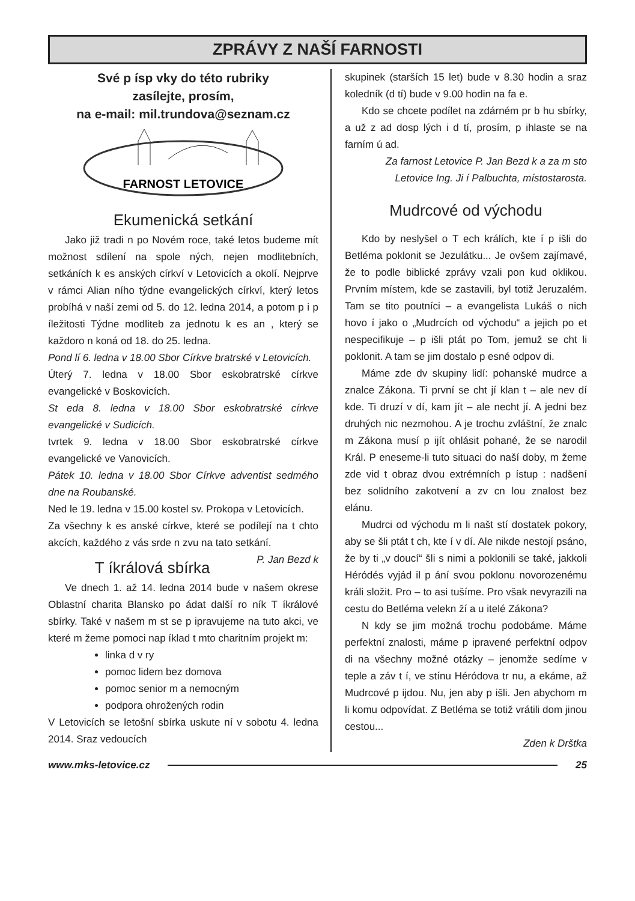ZPRÁVY Z NAŠÍ FARNOSTI
Své p ísp vky do této rubriky
zasílejte, prosím,
na e-mail: mil.trundova@seznam.cz
FARNOST LETOVICE
Ekumenická setkání
Jako již tradi n po Novém roce, také letos budeme mít možnost sdílení na spole ných, nejen modlitebních, setkáních k es anských církví v Letovicích a okolí. Nejprve v rámci Alian ního týdne evangelických církví, který letos probíhá v naší zemi od 5. do 12. ledna 2014, a potom p i p íležitosti Týdne modliteb za jednotu k es an , který se každoro n koná od 18. do 25. ledna.
Pond lí 6. ledna v 18.00 Sbor Církve bratrské v Letovicích.
Úterý 7. ledna v 18.00 Sbor eskobratrské církve evangelické v Boskovicích.
St eda 8. ledna v 18.00 Sbor eskobratrské církve evangelické v Sudicích.
tvrtek 9. ledna v 18.00 Sbor eskobratrské církve evangelické ve Vanovicích.
Pátek 10. ledna v 18.00 Sbor Církve adventist sedmého dne na Roubanské.
Ned le 19. ledna v 15.00 kostel sv. Prokopa v Letovicích.
Za všechny k es anské církve, které se podílejí na t chto akcích, každého z vás srde n zvu na tato setkání. P. Jan Bezd k
T íkrálová sbírka
Ve dnech 1. až 14. ledna 2014 bude v našem okrese Oblastní charita Blansko po ádat další ro ník T íkrálové sbírky. Také v našem m st se p ipravujeme na tuto akci, ve které m žeme pomoci nap íklad t mto charitním projekt m:
linka d v ry
pomoc lidem bez domova
pomoc senior m a nemocným
podpora ohrožených rodin
V Letovicích se letošní sbírka uskute ní v sobotu 4. ledna 2014. Sraz vedoucích
skupinek (starších 15 let) bude v 8.30 hodin a sraz koledník (d tí) bude v 9.00 hodin na fa e.
Kdo se chcete podílet na zdárném pr b hu sbírky, a už z ad dosp lých i d tí, prosím, p ihlaste se na farním ú ad.
Za farnost Letovice P. Jan Bezd k a za m sto Letovice Ing. Ji í Palbuchta, místostarosta.
Mudrcové od východu
Kdo by neslyšel o T ech králích, kte í p išli do Betléma poklonit se Jezulátku... Je ovšem zajímavé, že to podle biblické zprávy vzali pon kud oklikou. Prvním místem, kde se zastavili, byl totiž Jeruzalém. Tam se tito poutníci – a evangelista Lukáš o nich hovo í jako o „Mudrcích od východu“ a jejich po et nespecifikuje – p išli ptát po Tom, jemuž se cht li poklonit. A tam se jim dostalo p esné odpov di.
Máme zde dv skupiny lidí: pohanské mudrce a znalce Zákona. Ti první se cht jí klan t – ale nev dí kde. Ti druzí v dí, kam jít – ale necht jí. A jedni bez druhých nic nezmohou. A je trochu zvláštní, že znalc m Zákona musí p ijít ohlásit pohané, že se narodil Král. P eneseme-li tuto situaci do naší doby, m žeme zde vid t obraz dvou extrémních p ístup : nadšení bez solidního zakotvení a zv cn lou znalost bez elánu.
Mudrci od východu m li našt stí dostatek pokory, aby se šli ptát t ch, kte í v dí. Ale nikde nestojí psáno, že by ti „v doucí“ šli s nimi a poklonili se také, jakkoli Héródés vyjád il p ání svou poklonu novorozenému králi složit. Pro – to asi tušíme. Pro však nevyrazili na cestu do Betléma velekn ží a u itelé Zákona?
N kdy se jim možná trochu podobáme. Máme perfektní znalosti, máme p ipravené perfektní odpov di na všechny možné otázky – jenomže sedíme v teple a záv t í, ve stínu Héródova tr nu, a ekáme, až Mudrcové p ijdou. Nu, jen aby p išli. Jen abychom m li komu odpovídat. Z Betléma se totiž vrátili dom jinou cestou...
Zden k Drštka
www.mks-letovice.cz 25